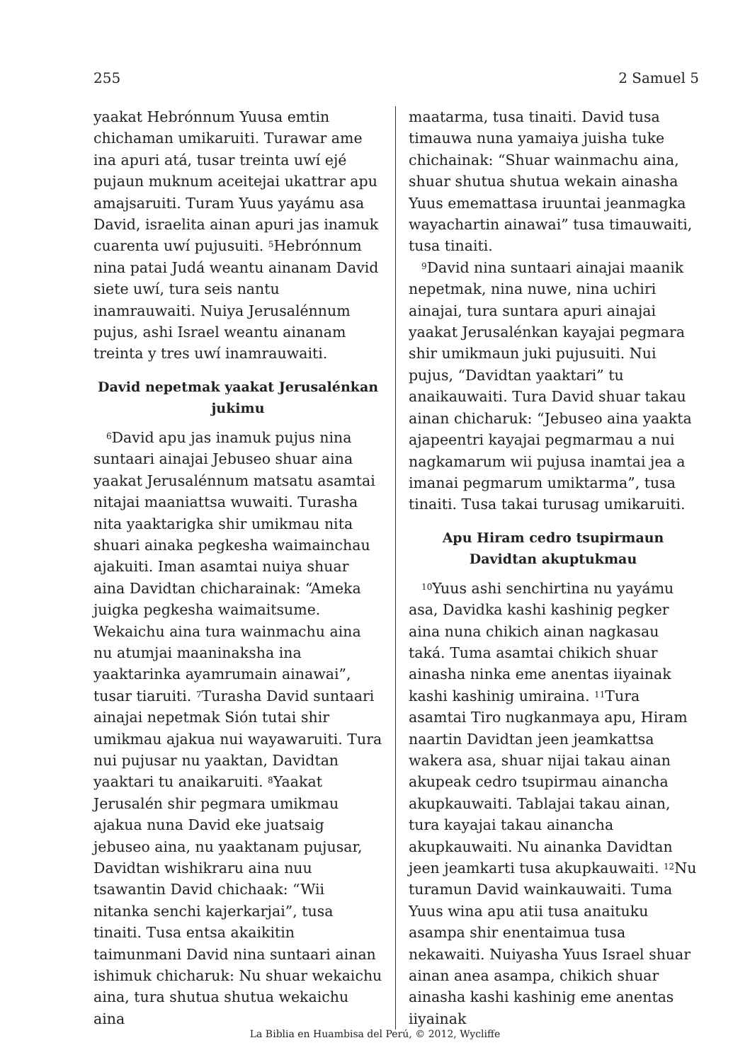255 2 Samuel 5
yaakat Hebrónnum Yuusa emtin chichaman umikaruiti. Turawar ame ina apuri atá, tusar treinta uwí ejé pujaun muknum aceitejai ukattrar apu amajsaruiti. Turam Yuus yayámu asa David, israelita ainan apuri jas inamuk cuarenta uwí pujusuiti. <sup>5</sup>Hebrónnum nina patai Judá weantu ainanam David siete uwí, tura seis nantu inamrauwaiti. Nuiya Jerusalénnum pujus, ashi Israel weantu ainanam treinta y tres uwí inamrauwaiti.
David nepetmak yaakat Jerusalénkan jukimu
<sup>6</sup> David apu jas inamuk pujus nina suntaari ainajai Jebuseo shuar aina yaakat Jerusalénnum matsatu asamtai nitajai maaniattsa wuwaiti. Turasha nita yaaktarigka shir umikmau nita shuari ainaka pegkesha waimainchau ajakuiti. Iman asamtai nuiya shuar aina Davidtan chicharainak: “Ameka juigka pegkesha waimaitsume. Wekaichu aina tura wainmachu aina nu atumjai maaninaksha ina yaaktarinka ayamrumain ainawai”, tusar tiaruiti. <sup>7</sup>Turasha David suntaari ainajai nepetmak Sión tutai shir umikmau ajakua nui wayawaruiti. Tura nui pujusar nu yaaktan, Davidtan yaaktari tu anaikaruiti. <sup>8</sup>Yaakat Jerusalén shir pegmara umikmau ajakua nuna David eke juatsaig jebuseo aina, nu yaaktanam pujusar, Davidtan wishikraru aina nuu tsawantin David chichaak: “Wii nitanka senchi kajerkarjai”, tusa tinaiti. Tusa entsa akaikitin taimunmani David nina suntaari ainan ishimuk chicharuk: Nu shuar wekaichu aina, tura shutua shutua wekaichu aina
maatarma, tusa tinaiti. David tusa timauwa nuna yamaiya juisha tuke chichainak: “Shuar wainmachu aina, shuar shutua shutua wekain ainasha Yuus ememattasa iruuntai jeanmagka wayachartin ainawai” tusa timauwaiti, tusa tinaiti.
<sup>9</sup> David nina suntaari ainajai maanik nepetmak, nina nuwe, nina uchiri ainajai, tura suntara apuri ainajai yaakat Jerusalénkan kayajai pegmara shir umikmaun juki pujusuiti. Nui pujus, “Davidtan yaaktari” tu anaikauwaiti. Tura David shuar takau ainan chicharuk: “Jebuseo aina yaakta ajapeentri kayajai pegmarmau a nui nagkamarum wii pujusa inamtai jea a imanai pegmarum umiktarma”, tusa tinaiti. Tusa takai turusag umikaruiti.
Apu Hiram cedro tsupirmaun Davidtan akuptukmau
<sup>10</sup> Yuus ashi senchirtina nu yayámu asa, Davidka kashi kashinig pegker aina nuna chikich ainan nagkasau taká. Tuma asamtai chikich shuar ainasha ninka eme anentas iiyainak kashi kashinig umiraina. <sup>11</sup>Tura asamtai Tiro nugkanmaya apu, Hiram naartin Davidtan jeen jeamkattsa wakera asa, shuar nijai takau ainan akupeak cedro tsupirmau ainancha akupkauwaiti. Tablajai takau ainan, tura kayajai takau ainancha akupkauwaiti. Nu ainanka Davidtan jeen jeamkarti tusa akupkauwaiti. <sup>12</sup>Nu turamun David wainkauwaiti. Tuma Yuus wina apu atii tusa anaituku asampa shir enentaimua tusa nekawaiti. Nuiyasha Yuus Israel shuar ainan anea asampa, chikich shuar ainasha kashi kashinig eme anentas iiyainak
La Biblia en Huambisa del Perú, © 2012, Wycliffe